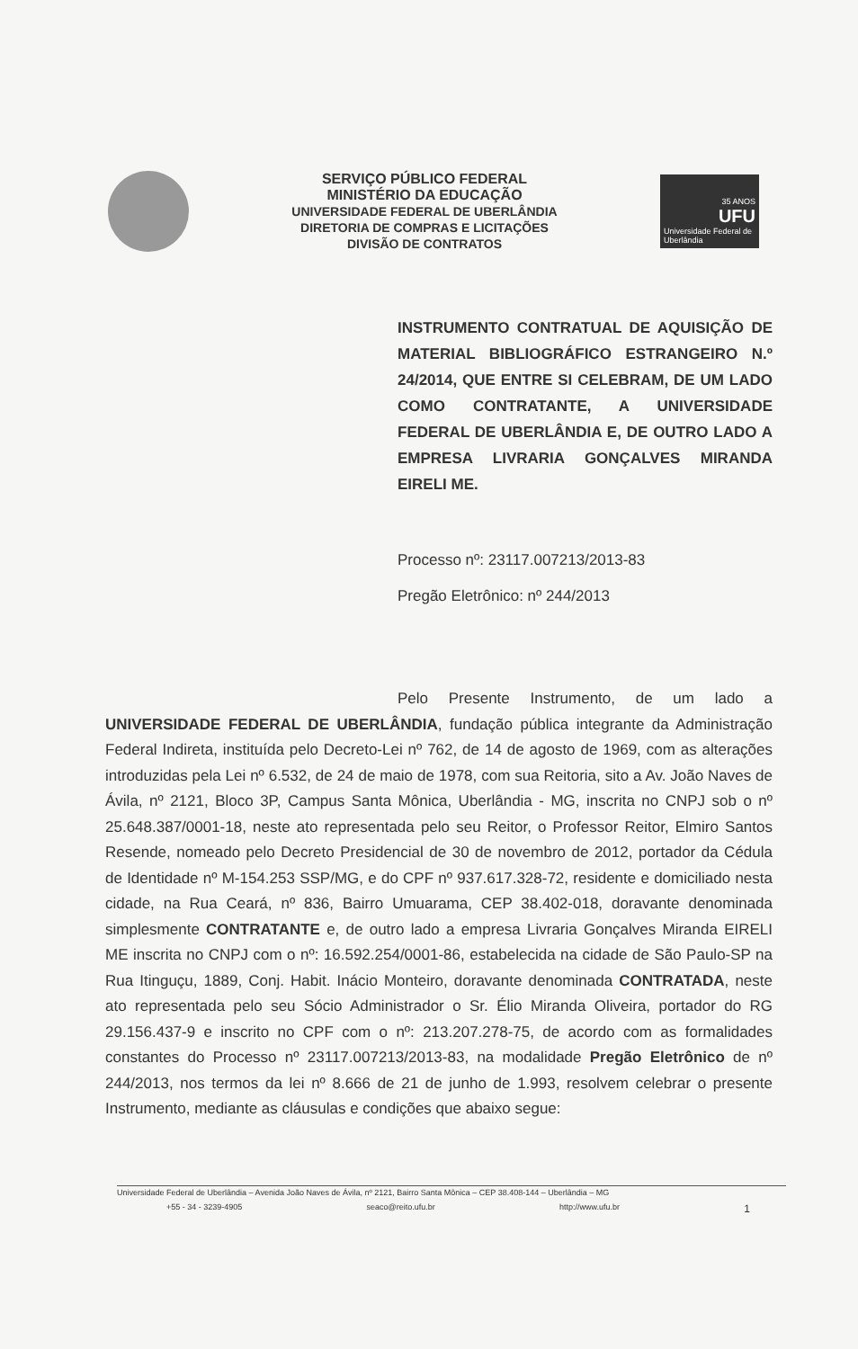SERVIÇO PÚBLICO FEDERAL
MINISTÉRIO DA EDUCAÇÃO
UNIVERSIDADE FEDERAL DE UBERLÂNDIA
DIRETORIA DE COMPRAS E LICITAÇÕES
DIVISÃO DE CONTRATOS
35 ANOS
UFU
Universidade Federal de Uberlândia
INSTRUMENTO CONTRATUAL DE AQUISIÇÃO DE MATERIAL BIBLIOGRÁFICO ESTRANGEIRO N.º 24/2014, QUE ENTRE SI CELEBRAM, DE UM LADO COMO CONTRATANTE, A UNIVERSIDADE FEDERAL DE UBERLÂNDIA E, DE OUTRO LADO A EMPRESA LIVRARIA GONÇALVES MIRANDA EIRELI ME.
Processo nº: 23117.007213/2013-83
Pregão Eletrônico: nº 244/2013
Pelo Presente Instrumento, de um lado a UNIVERSIDADE FEDERAL DE UBERLÂNDIA, fundação pública integrante da Administração Federal Indireta, instituída pelo Decreto-Lei nº 762, de 14 de agosto de 1969, com as alterações introduzidas pela Lei nº 6.532, de 24 de maio de 1978, com sua Reitoria, sito a Av. João Naves de Ávila, nº 2121, Bloco 3P, Campus Santa Mônica, Uberlândia - MG, inscrita no CNPJ sob o nº 25.648.387/0001-18, neste ato representada pelo seu Reitor, o Professor Reitor, Elmiro Santos Resende, nomeado pelo Decreto Presidencial de 30 de novembro de 2012, portador da Cédula de Identidade nº M-154.253 SSP/MG, e do CPF nº 937.617.328-72, residente e domiciliado nesta cidade, na Rua Ceará, nº 836, Bairro Umuarama, CEP 38.402-018, doravante denominada simplesmente CONTRATANTE e, de outro lado a empresa Livraria Gonçalves Miranda EIRELI ME inscrita no CNPJ com o nº: 16.592.254/0001-86, estabelecida na cidade de São Paulo-SP na Rua Itinguçu, 1889, Conj. Habit. Inácio Monteiro, doravante denominada CONTRATADA, neste ato representada pelo seu Sócio Administrador o Sr. Élio Miranda Oliveira, portador do RG 29.156.437-9 e inscrito no CPF com o nº: 213.207.278-75, de acordo com as formalidades constantes do Processo nº 23117.007213/2013-83, na modalidade Pregão Eletrônico de nº 244/2013, nos termos da lei nº 8.666 de 21 de junho de 1.993, resolvem celebrar o presente Instrumento, mediante as cláusulas e condições que abaixo segue:
Universidade Federal de Uberlândia – Avenida João Naves de Ávila, nº 2121, Bairro Santa Mônica – CEP 38.408-144 – Uberlândia – MG
+55 - 34 - 3239-4905 seaco@reito.ufu.br http://www.ufu.br 1